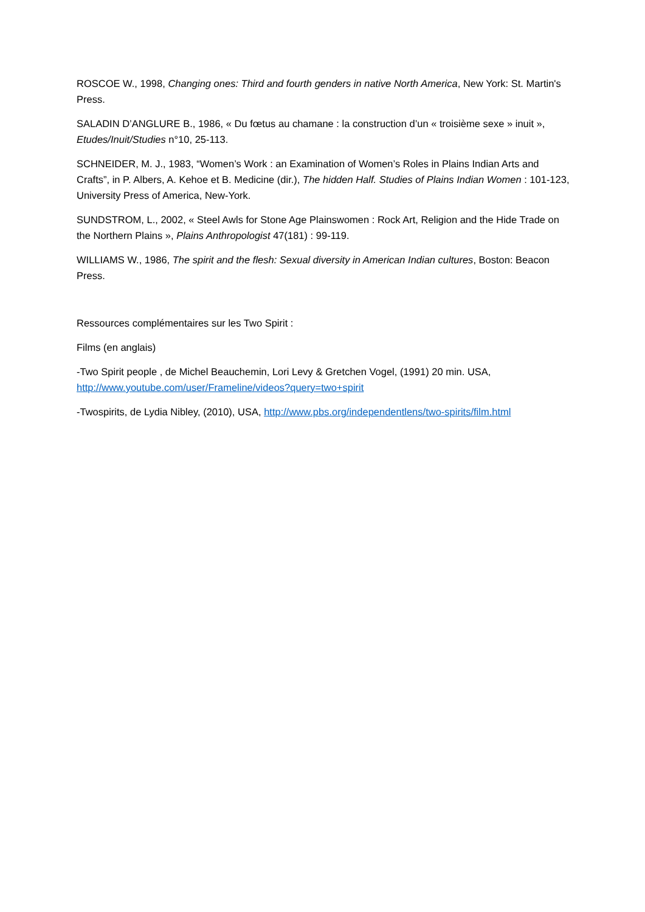ROSCOE W., 1998, Changing ones: Third and fourth genders in native North America, New York: St. Martin's Press.
SALADIN D’ANGLURE B., 1986, « Du fœtus au chamane : la construction d’un « troisième sexe » inuit », Etudes/Inuit/Studies n°10, 25-113.
SCHNEIDER, M. J., 1983, “Women’s Work : an Examination of Women’s Roles in Plains Indian Arts and Crafts”, in P. Albers, A. Kehoe et B. Medicine (dir.), The hidden Half. Studies of Plains Indian Women : 101-123, University Press of America, New-York.
SUNDSTROM, L., 2002, « Steel Awls for Stone Age Plainswomen : Rock Art, Religion and the Hide Trade on the Northern Plains », Plains Anthropologist 47(181) : 99-119.
WILLIAMS W., 1986, The spirit and the flesh: Sexual diversity in American Indian cultures, Boston: Beacon Press.
Ressources complémentaires sur les Two Spirit :
Films (en anglais)
-Two Spirit people , de Michel Beauchemin, Lori Levy & Gretchen Vogel, (1991) 20 min. USA, http://www.youtube.com/user/Frameline/videos?query=two+spirit
-Twospirits, de Lydia Nibley, (2010), USA, http://www.pbs.org/independentlens/two-spirits/film.html